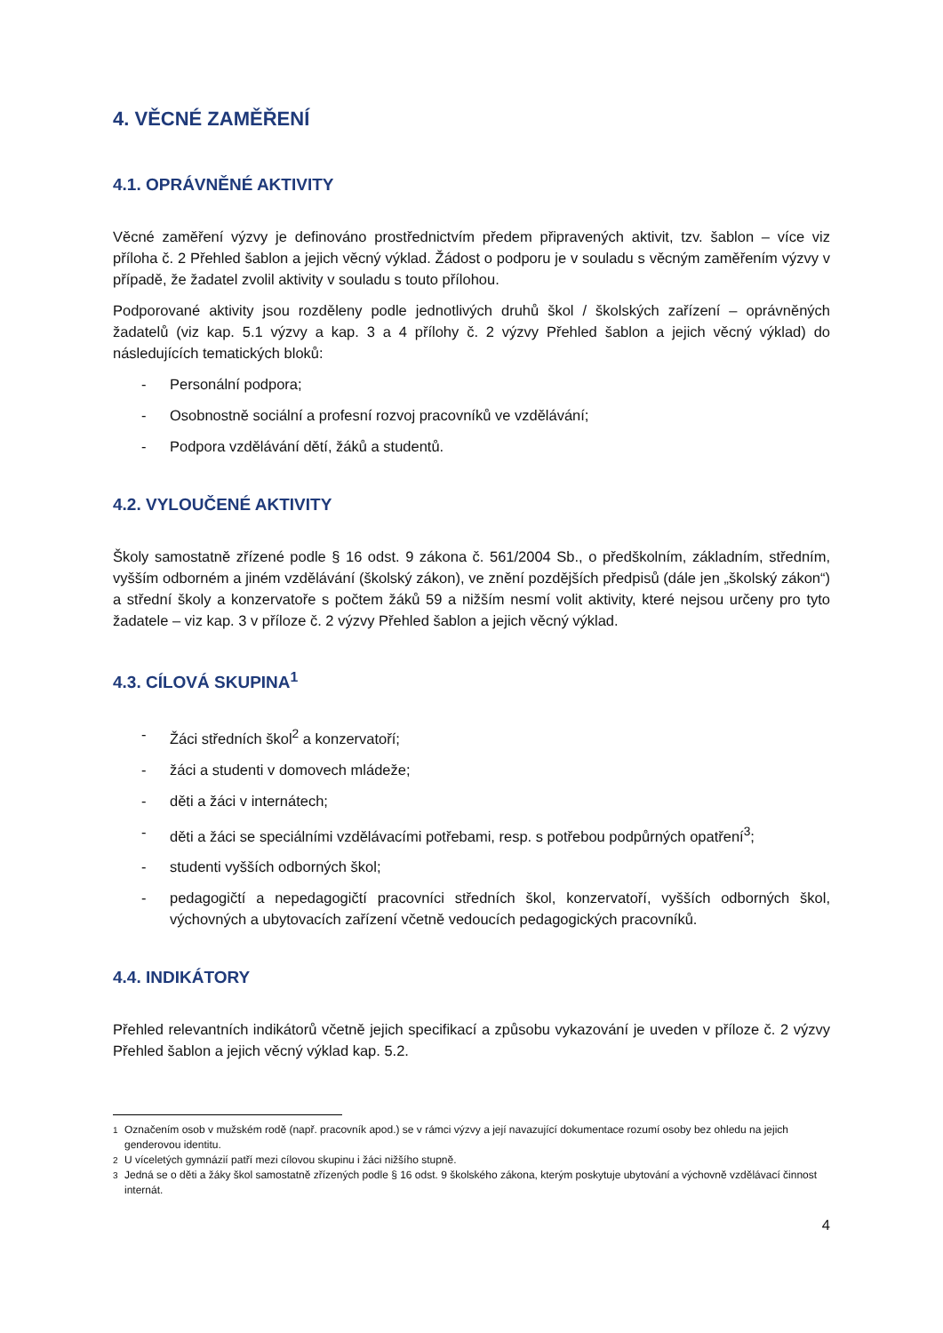4. VĚCNÉ ZAMĚŘENÍ
4.1. OPRÁVNĚNÉ AKTIVITY
Věcné zaměření výzvy je definováno prostřednictvím předem připravených aktivit, tzv. šablon – více viz příloha č. 2 Přehled šablon a jejich věcný výklad. Žádost o podporu je v souladu s věcným zaměřením výzvy v případě, že žadatel zvolil aktivity v souladu s touto přílohou.
Podporované aktivity jsou rozděleny podle jednotlivých druhů škol / školských zařízení – oprávněných žadatelů (viz kap. 5.1 výzvy a kap. 3 a 4 přílohy č. 2 výzvy Přehled šablon a jejich věcný výklad) do následujících tematických bloků:
- Personální podpora;
- Osobnostně sociální a profesní rozvoj pracovníků ve vzdělávání;
- Podpora vzdělávání dětí, žáků a studentů.
4.2. VYLOUČENÉ AKTIVITY
Školy samostatně zřízené podle § 16 odst. 9 zákona č. 561/2004 Sb., o předškolním, základním, středním, vyšším odborném a jiném vzdělávání (školský zákon), ve znění pozdějších předpisů (dále jen „školský zákon“) a střední školy a konzervatoře s počtem žáků 59 a nižším nesmí volit aktivity, které nejsou určeny pro tyto žadatele – viz kap. 3 v příloze č. 2 výzvy Přehled šablon a jejich věcný výklad.
4.3. CÍLOVÁ SKUPINA<sup>1</sup>
- Žáci středních škol<sup>2</sup> a konzervatoří;
- žáci a studenti v domovech mládeže;
- děti a žáci v internátech;
- děti a žáci se speciálními vzdělávacími potřebami, resp. s potřebou podpůrných opatření<sup>3</sup>;
- studenti vyšších odborných škol;
- pedagogičtí a nepedagogičtí pracovníci středních škol, konzervatoří, vyšších odborných škol, výchovných a ubytovacích zařízení včetně vedoucích pedagogických pracovníků.
4.4. INDIKÁTORY
Přehled relevantních indikátorů včetně jejich specifikací a způsobu vykazování je uveden v příloze č. 2 výzvy Přehled šablon a jejich věcný výklad kap. 5.2.
<sup>1</sup> Označením osob v mužském rodě (např. pracovník apod.) se v rámci výzvy a její navazující dokumentace rozumí osoby bez ohledu na jejich genderovou identitu.
<sup>2</sup> U víceletých gymnázií patří mezi cílovou skupinu i žáci nižšího stupně.
<sup>3</sup> Jedná se o děti a žáky škol samostatně zřízených podle § 16 odst. 9 školského zákona, kterým poskytuje ubytování a výchovně vzdělávací činnost internát.
4